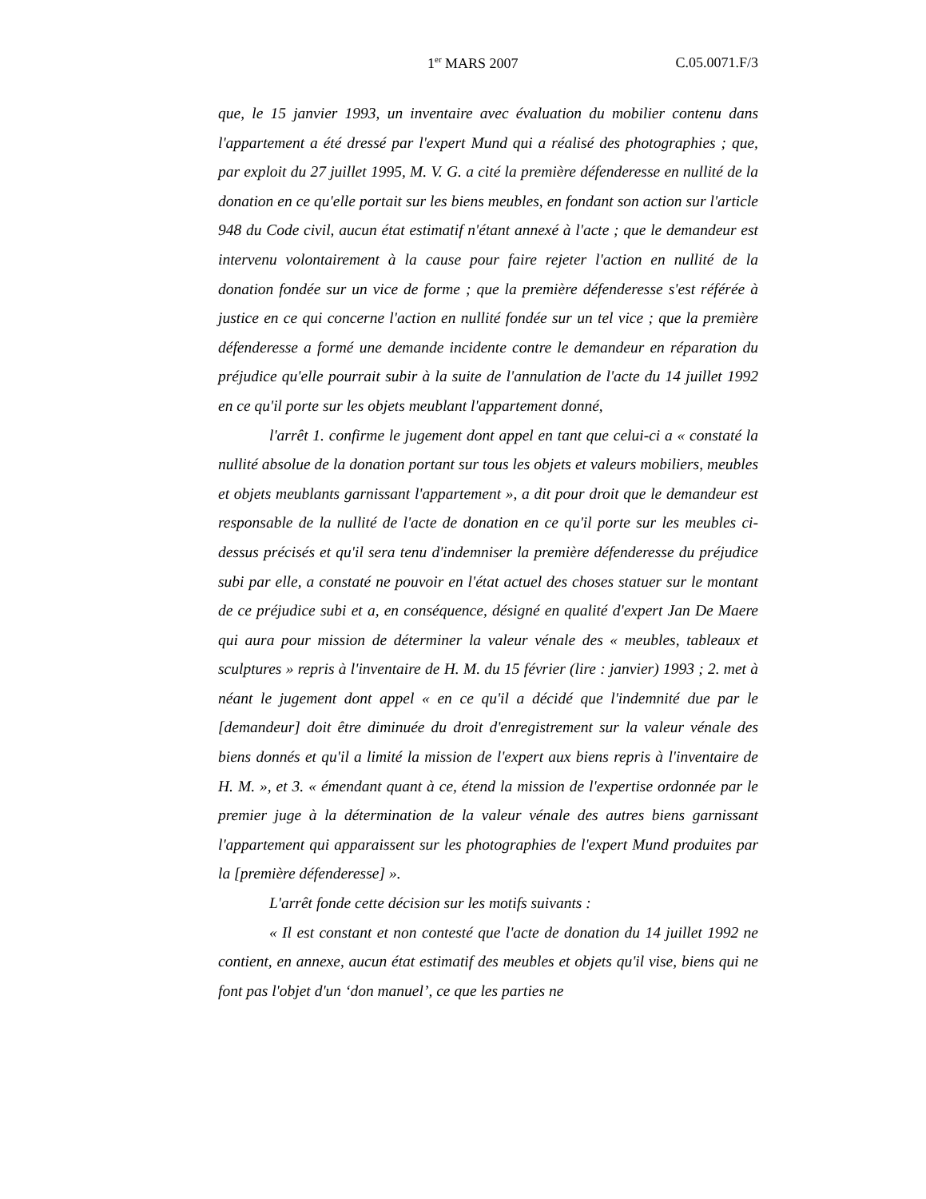1<sup>er</sup> MARS 2007 C.05.0071.F/3
que, le 15 janvier 1993, un inventaire avec évaluation du mobilier contenu dans l'appartement a été dressé par l'expert Mund qui a réalisé des photographies ; que, par exploit du 27 juillet 1995, M. V. G. a cité la première défenderesse en nullité de la donation en ce qu'elle portait sur les biens meubles, en fondant son action sur l'article 948 du Code civil, aucun état estimatif n'étant annexé à l'acte ; que le demandeur est intervenu volontairement à la cause pour faire rejeter l'action en nullité de la donation fondée sur un vice de forme ; que la première défenderesse s'est référée à justice en ce qui concerne l'action en nullité fondée sur un tel vice ; que la première défenderesse a formé une demande incidente contre le demandeur en réparation du préjudice qu'elle pourrait subir à la suite de l'annulation de l'acte du 14 juillet 1992 en ce qu'il porte sur les objets meublant l'appartement donné,
l'arrêt 1. confirme le jugement dont appel en tant que celui-ci a « constaté la nullité absolue de la donation portant sur tous les objets et valeurs mobiliers, meubles et objets meublants garnissant l'appartement », a dit pour droit que le demandeur est responsable de la nullité de l'acte de donation en ce qu'il porte sur les meubles ci-dessus précisés et qu'il sera tenu d'indemniser la première défenderesse du préjudice subi par elle, a constaté ne pouvoir en l'état actuel des choses statuer sur le montant de ce préjudice subi et a, en conséquence, désigné en qualité d'expert Jan De Maere qui aura pour mission de déterminer la valeur vénale des « meubles, tableaux et sculptures » repris à l'inventaire de H. M. du 15 février (lire : janvier) 1993 ; 2. met à néant le jugement dont appel « en ce qu'il a décidé que l'indemnité due par le [demandeur] doit être diminuée du droit d'enregistrement sur la valeur vénale des biens donnés et qu'il a limité la mission de l'expert aux biens repris à l'inventaire de H. M. », et 3. « émendant quant à ce, étend la mission de l'expertise ordonnée par le premier juge à la détermination de la valeur vénale des autres biens garnissant l'appartement qui apparaissent sur les photographies de l'expert Mund produites par la [première défenderesse] ».
L'arrêt fonde cette décision sur les motifs suivants :
« Il est constant et non contesté que l'acte de donation du 14 juillet 1992 ne contient, en annexe, aucun état estimatif des meubles et objets qu'il vise, biens qui ne font pas l'objet d'un ‘don manuel’, ce que les parties ne